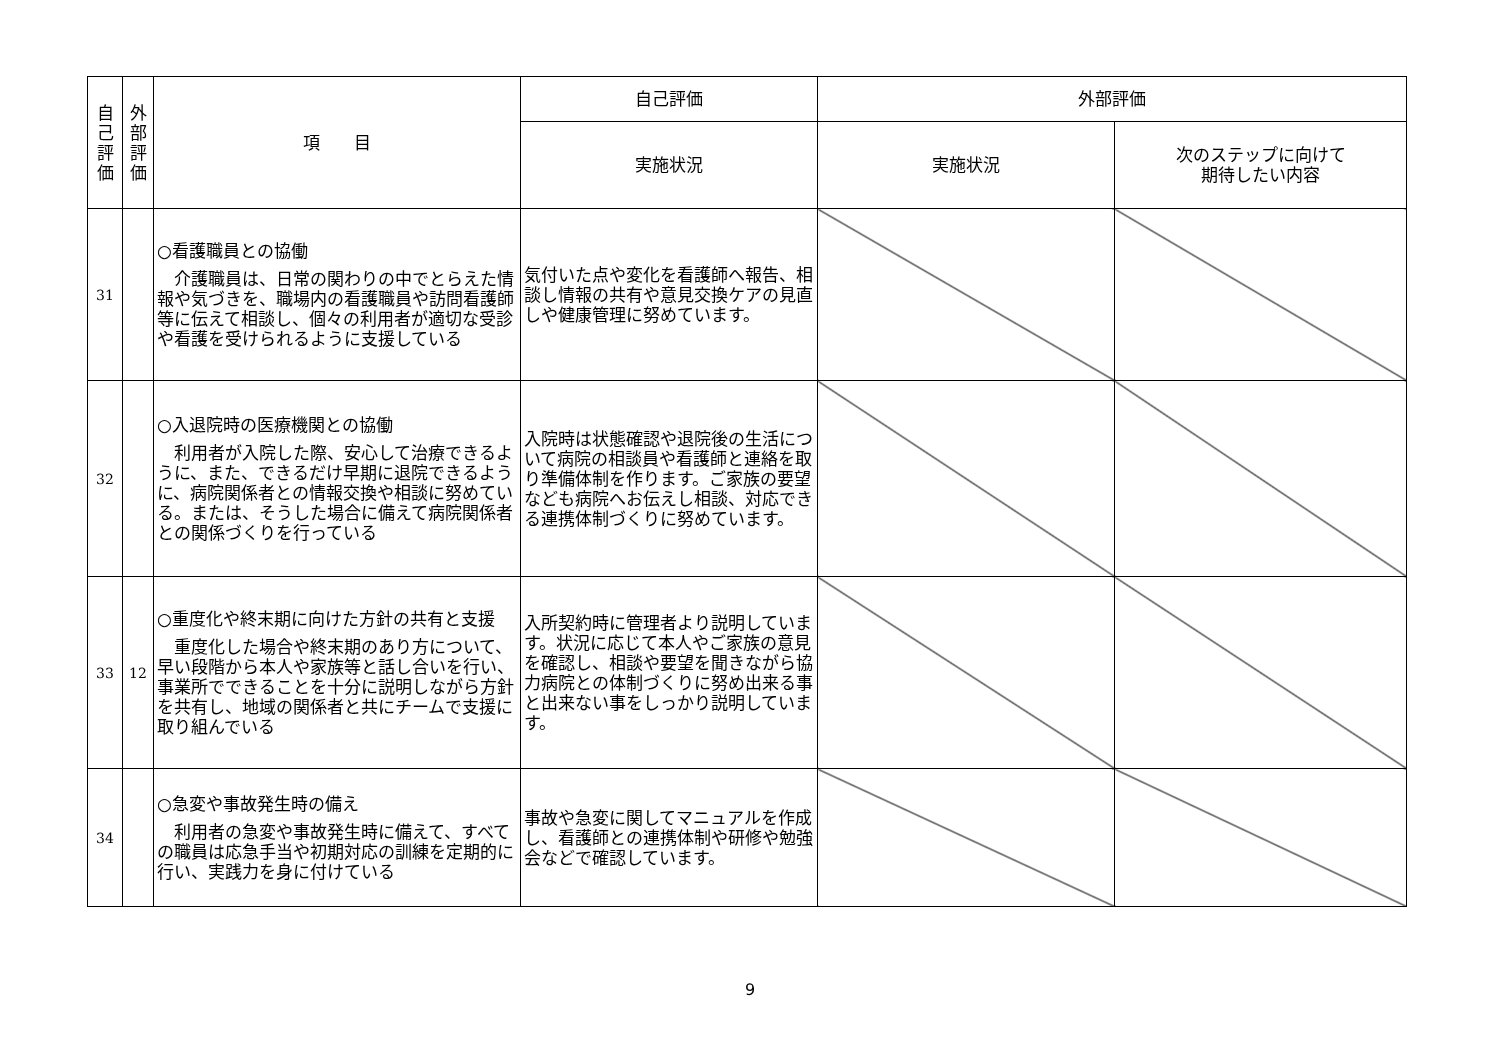| 自 己 評 価 | 外 部 評 価 | 項 目 | 自己評価 | 外部評価 | |
| --- | --- | --- | --- | --- | --- |
| | | | 実施状況 | 実施状況 | 次のステップに向けて 期待したい内容 |
| 31 | | ○看護職員との協働 介護職員は、日常の関わりの中でとらえた情報や気づきを、職場内の看護職員や訪問看護師等に伝えて相談し、個々の利用者が適切な受診や看護を受けられるように支援している | 気付いた点や変化を看護師へ報告、相談し情報の共有や意見交換ケアの見直しや健康管理に努めています。 | | |
| 32 | | ○入退院時の医療機関との協働 利用者が入院した際、安心して治療できるように、また、できるだけ早期に退院できるように、病院関係者との情報交換や相談に努めている。または、そうした場合に備えて病院関係者との関係づくりを行っている | 入院時は状態確認や退院後の生活について病院の相談員や看護師と連絡を取り準備体制を作ります。ご家族の要望なども病院へお伝えし相談、対応できる連携体制づくりに努めています。 | | |
| 33 | 12 | ○重度化や終末期に向けた方針の共有と支援 重度化した場合や終末期のあり方について、早い段階から本人や家族等と話し合いを行い、事業所でできることを十分に説明しながら方針を共有し、地域の関係者と共にチームで支援に取り組んでいる | 入所契約時に管理者より説明しています。状況に応じて本人やご家族の意見を確認し、相談や要望を聞きながら協力病院との体制づくりに努め出来る事と出来ない事をしっかり説明しています。 | | |
| 34 | | ○急変や事故発生時の備え 利用者の急変や事故発生時に備えて、すべての職員は応急手当や初期対応の訓練を定期的に行い、実践力を身に付けている | 事故や急変に関してマニュアルを作成し、看護師との連携体制や研修や勉強会などで確認しています。 | | |
9